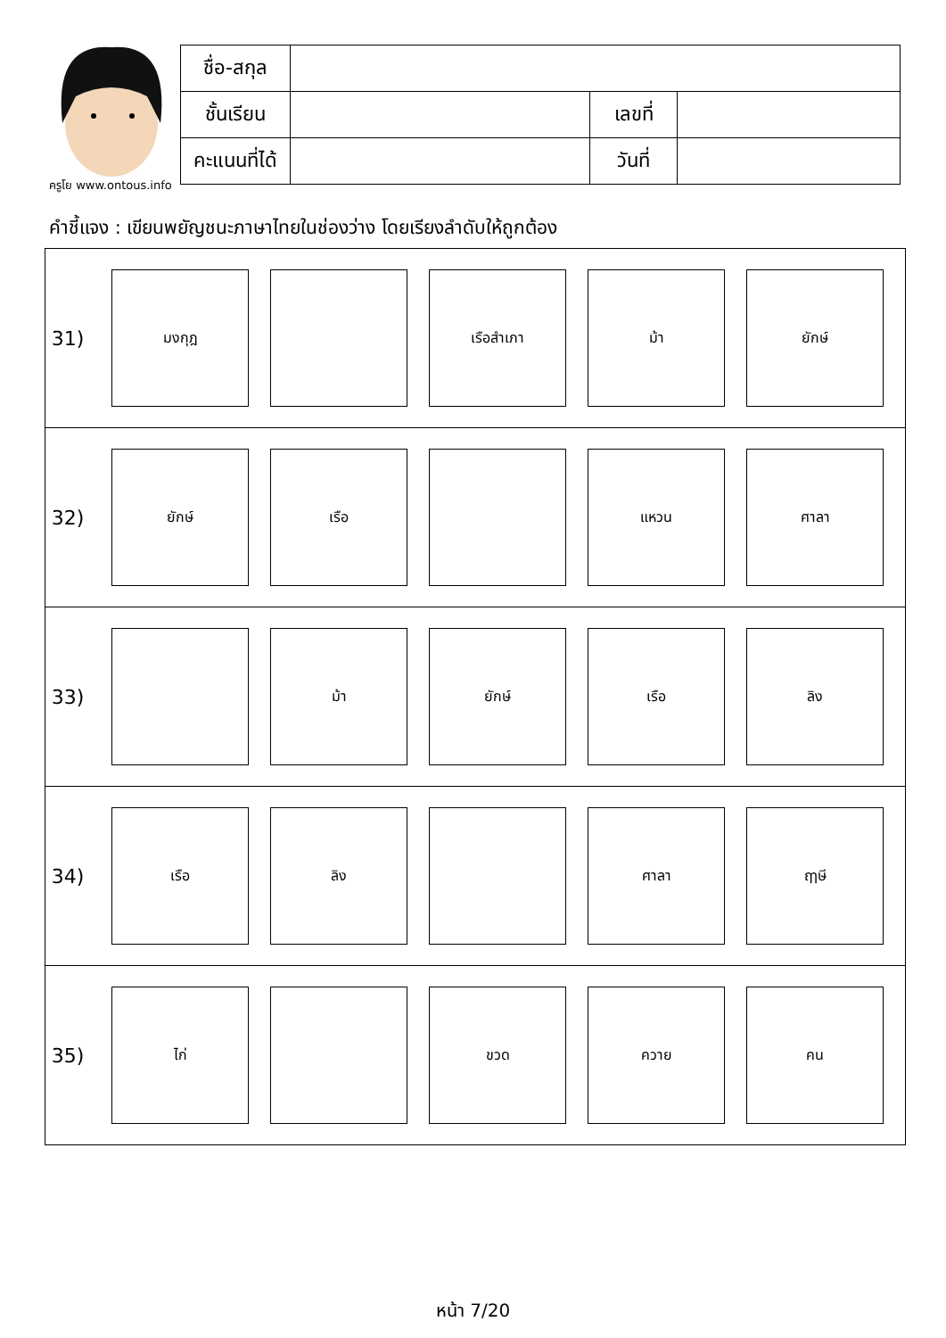ครูโย www.ontous.info
| ชื่อ-สกุล | | | |
| ชั้นเรียน | | เลขที่ | |
| คะแนนที่ได้ | | วันที่ | |
คำชี้แจง : เขียนพยัญชนะภาษาไทยในช่องว่าง โดยเรียงลำดับให้ถูกต้อง
| 31) มงกุฎ เรือสำเภา ม้า ยักษ์ |
| 32) ยักษ์ เรือ แหวน ศาลา |
| 33) ม้า ยักษ์ เรือ ลิง |
| 34) เรือ ลิง ศาลา ฤๅษี |
| 35) ไก่ ขวด ควาย คน |
หน้า 7/20